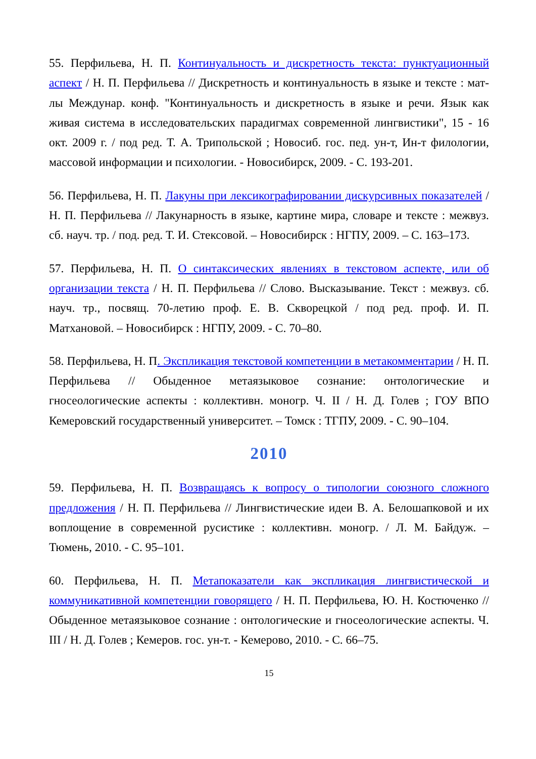55. Перфильева, Н. П. Континуальность и дискретность текста: пунктуационный аспект / Н. П. Перфильева // Дискретность и континуальность в языке и тексте : мат-лы Междунар. конф. "Континуальность и дискретность в языке и речи. Язык как живая система в исследовательских парадигмах современной лингвистики", 15 - 16 окт. 2009 г. / под ред. Т. А. Трипольской ; Новосиб. гос. пед. ун-т, Ин-т филологии, массовой информации и психологии. - Новосибирск, 2009. - С. 193-201.
56. Перфильева, Н. П. Лакуны при лексикографировании дискурсивных показателей / Н. П. Перфильева // Лакунарность в языке, картине мира, словаре и тексте : межвуз. сб. науч. тр. / под. ред. Т. И. Стексовой. – Новосибирск : НГПУ, 2009. – С. 163–173.
57. Перфильева, Н. П. О синтаксических явлениях в текстовом аспекте, или об организации текста / Н. П. Перфильева // Слово. Высказывание. Текст : межвуз. сб. науч. тр., посвящ. 70-летию проф. Е. В. Скворецкой / под ред. проф. И. П. Матхановой. – Новосибирск : НГПУ, 2009. - С. 70–80.
58. Перфильева, Н. П. Экспликация текстовой компетенции в метакомментарии / Н. П. Перфильева // Обыденное метаязыковое сознание: онтологические и гносеологические аспекты : коллективн. моногр. Ч. II / Н. Д. Голев ; ГОУ ВПО Кемеровский государственный университет. – Томск : ТГПУ, 2009. - С. 90–104.
2010
59. Перфильева, Н. П. Возвращаясь к вопросу о типологии союзного сложного предложения / Н. П. Перфильева // Лингвистические идеи В. А. Белошапковой и их воплощение в современной русистике : коллективн. моногр. / Л. М. Байдуж. – Тюмень, 2010. - С. 95–101.
60. Перфильева, Н. П. Метапоказатели как экспликация лингвистической и коммуникативной компетенции говорящего / Н. П. Перфильева, Ю. Н. Костюченко // Обыденное метаязыковое сознание : онтологические и гносеологические аспекты. Ч. III / Н. Д. Голев ; Кемеров. гос. ун-т. - Кемерово, 2010. - С. 66–75.
15